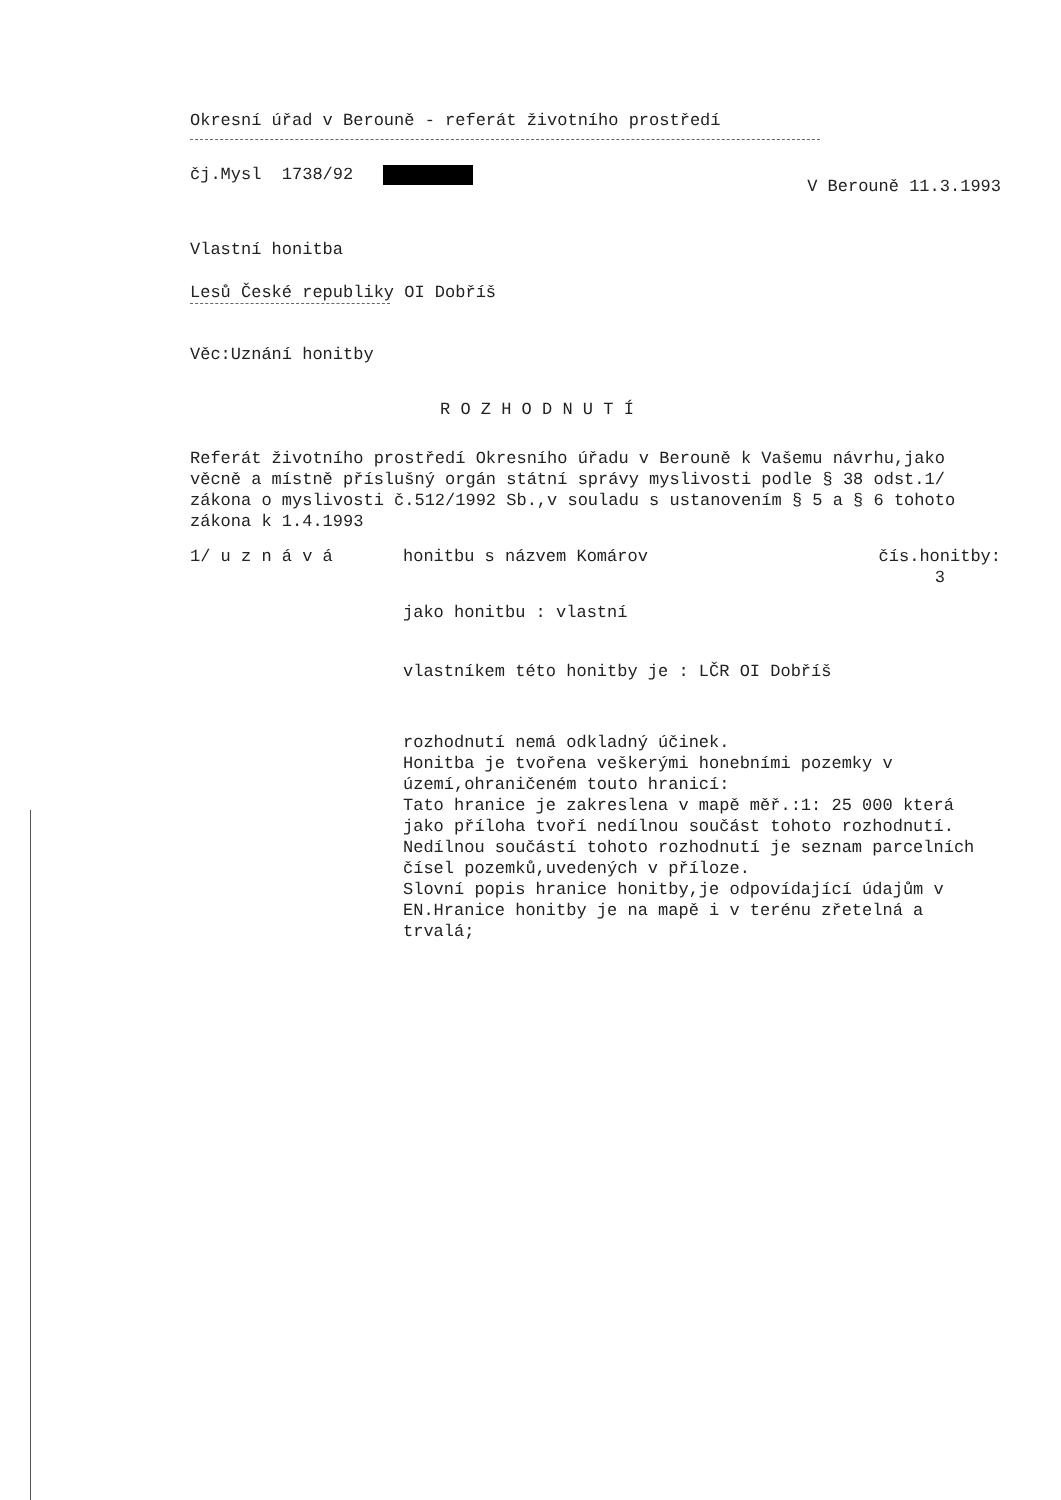Okresní úřad v Berouně - referát životního prostředí
čj.Mysl 1738/92
V Berouně 11.3.1993
Vlastní honitba
Lesů České republiky OI Dobříš
Věc:Uznání honitby
R O Z H O D N U T Í
Referát životního prostředí Okresního úřadu v Berouně k Vašemu návrhu,jako věcně a místně příslušný orgán státní správy myslivosti podle § 38 odst.1/ zákona o myslivosti č.512/1992 Sb.,v souladu s ustanovením § 5 a § 6 tohoto zákona k 1.4.1993
1/ u z n á v á honitbu s názvem Komárov čís.honitby:
3
jako honitbu : vlastní
vlastníkem této honitby je : LČR OI Dobříš
rozhodnutí nemá odkladný účinek.
Honitba je tvořena veškerými honebními pozemky v území,ohraničeném touto hranicí:
Tato hranice je zakreslena v mapě měř.:1: 25 000 která jako příloha tvoří nedílnou součást tohoto rozhodnutí.
Nedílnou součástí tohoto rozhodnutí je seznam parcelních čísel pozemků,uvedených v příloze.
Slovní popis hranice honitby,je odpovídající údajům v EN.Hranice honitby je na mapě i v terénu zřetelná a trvalá;